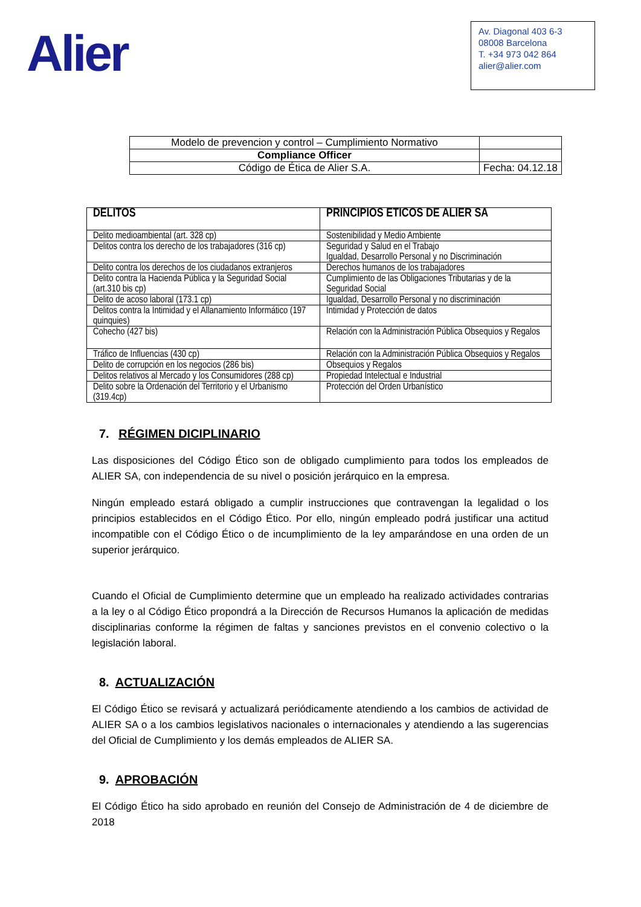Alier
Av. Diagonal 403 6-3
08008 Barcelona
T. +34 973 042 864
alier@alier.com
| Modelo de prevencion y control – Cumplimiento Normativo | |
| Compliance Officer | |
| Código de Ética de Alier S.A. | Fecha: 04.12.18 |
| DELITOS | PRINCIPIOS ETICOS DE ALIER SA |
| --- | --- |
| Delito medioambiental (art. 328 cp) | Sostenibilidad y Medio Ambiente |
| Delitos contra los derecho de los trabajadores (316 cp) | Seguridad y Salud en el Trabajo Igualdad, Desarrollo Personal y no Discriminación |
| Delito contra los derechos de los ciudadanos extranjeros | Derechos humanos de los trabajadores |
| Delito contra la Hacienda Pública y la Seguridad Social (art.310 bis cp) | Cumplimiento de las Obligaciones Tributarias y de la Seguridad Social |
| Delito de acoso laboral (173.1 cp) | Igualdad, Desarrollo Personal y no discriminación |
| Delitos contra la Intimidad y el Allanamiento Informático (197 quinquies) | Intimidad y Protección de datos |
| Cohecho (427 bis) | Relación con la Administración Pública Obsequios y Regalos |
| Tráfico de Influencias (430 cp) | Relación con la Administración Pública Obsequios y Regalos |
| Delito de corrupción en los negocios (286 bis) | Obsequios y Regalos |
| Delitos relativos al Mercado y los Consumidores (288 cp) | Propiedad Intelectual e Industrial |
| Delito sobre la Ordenación del Territorio y el Urbanismo (319.4cp) | Protección del Orden Urbanístico |
7. RÉGIMEN DICIPLINARIO
Las disposiciones del Código Ético son de obligado cumplimiento para todos los empleados de ALIER SA, con independencia de su nivel o posición jerárquico en la empresa.
Ningún empleado estará obligado a cumplir instrucciones que contravengan la legalidad o los principios establecidos en el Código Ético. Por ello, ningún empleado podrá justificar una actitud incompatible con el Código Ético o de incumplimiento de la ley amparándose en una orden de un superior jerárquico.
Cuando el Oficial de Cumplimiento determine que un empleado ha realizado actividades contrarias a la ley o al Código Ético propondrá a la Dirección de Recursos Humanos la aplicación de medidas disciplinarias conforme la régimen de faltas y sanciones previstos en el convenio colectivo o la legislación laboral.
8. ACTUALIZACIÓN
El Código Ético se revisará y actualizará periódicamente atendiendo a los cambios de actividad de ALIER SA o a los cambios legislativos nacionales o internacionales y atendiendo a las sugerencias del Oficial de Cumplimiento y los demás empleados de ALIER SA.
9. APROBACIÓN
El Código Ético ha sido aprobado en reunión del Consejo de Administración de 4 de diciembre de 2018